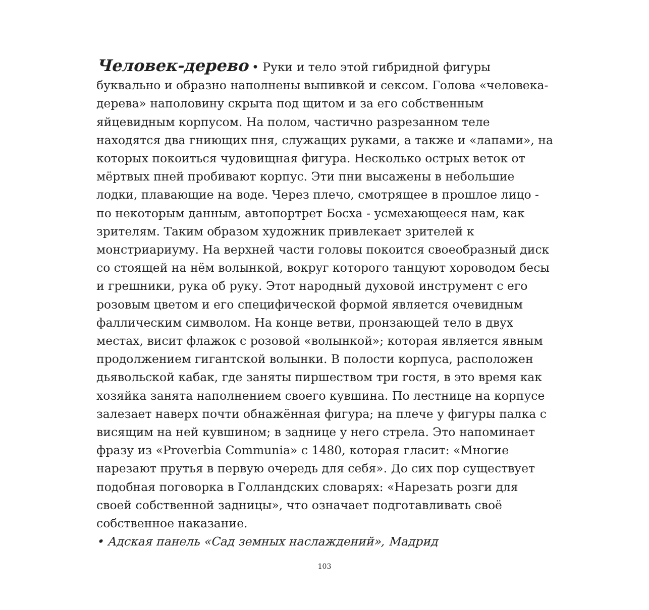Человек-дерево • Руки и тело этой гибридной фигуры буквально и образно наполнены выпивкой и сексом. Голова «человека-дерева» наполовину скрыта под щитом и за его собственным яйцевидным корпусом. На полом, частично разрезанном теле находятся два гниющих пня, служащих руками, а также и «лапами», на которых покоиться чудовищная фигура. Несколько острых веток от мёртвых пней пробивают корпус. Эти пни высажены в небольшие лодки, плавающие на воде. Через плечо, смотрящее в прошлое лицо - по некоторым данным, автопортрет Босха - усмехающееся нам, как зрителям. Таким образом художник привлекает зрителей к монстриариуму. На верхней части головы покоится своеобразный диск со стоящей на нём волынкой, вокруг которого танцуют хороводом бесы и грешники, рука об руку. Этот народный духовой инструмент с его розовым цветом и его специфической формой является очевидным фаллическим символом. На конце ветви, пронзающей тело в двух местах, висит флажок с розовой «волынкой»; которая является явным продолжением гигантской волынки. В полости корпуса, расположен дьявольской кабак, где заняты пиршеством три гостя, в это время как хозяйка занята наполнением своего кувшина. По лестнице на корпусе залезает наверх почти обнажённая фигура; на плече у фигуры палка с висящим на ней кувшином; в заднице у него стрела. Это напоминает фразу из «Proverbia Communia» с 1480, которая гласит: «Многие нарезают прутья в первую очередь для себя». До сих пор существует подобная поговорка в Голландских словарях: «Нарезать розги для своей собственной задницы», что означает подготавливать своё собственное наказание.
• Адская панель «Сад земных наслаждений», Мадрид
103